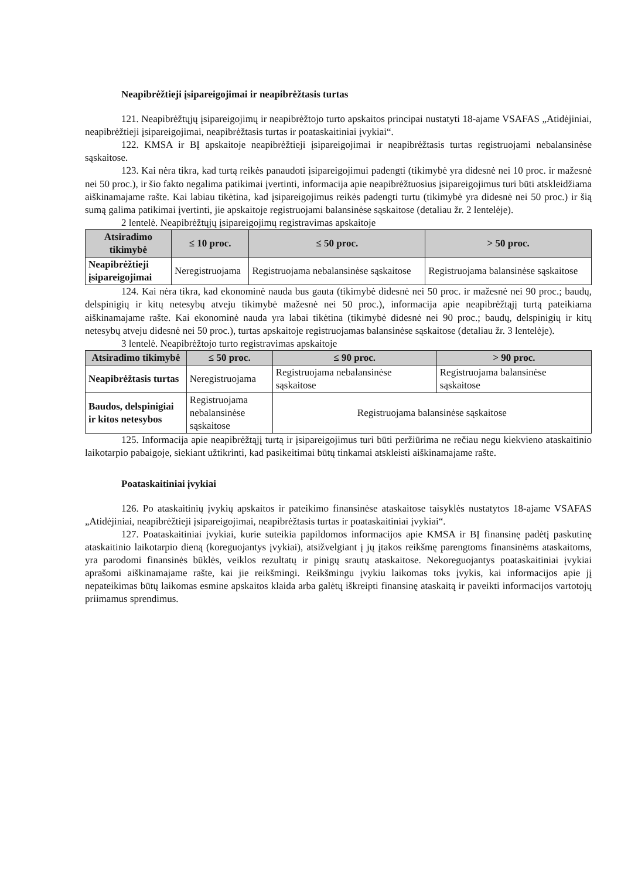Neapibrėžtieji įsipareigojimai ir neapibrėžtasis turtas
121. Neapibrėžtųjų įsipareigojimų ir neapibrėžtojo turto apskaitos principai nustatyti 18-ajame VSAFAS „Atidėjiniai, neapibrėžtieji įsipareigojimai, neapibrėžtasis turtas ir poataskaitiniai įvykiai“.
122. KMSA ir BĮ apskaitoje neapibrėžtieji įsipareigojimai ir neapibrėžtasis turtas registruojami nebalansinėse sąskaitose.
123. Kai nėra tikra, kad turtą reikės panaudoti įsipareigojimui padengti (tikimybė yra didesnė nei 10 proc. ir mažesnė nei 50 proc.), ir šio fakto negalima patikimai įvertinti, informacija apie neapibrėžtuosius įsipareigojimus turi būti atskleidžiama aiškinamajame rašte. Kai labiau tikėtina, kad įsipareigojimus reikės padengti turtu (tikimybė yra didesnė nei 50 proc.) ir šią sumą galima patikimai įvertinti, jie apskaitoje registruojami balansinėse sąskaitose (detaliau žr. 2 lentelėje).
2 lentelė. Neapibrėžtųjų įsipareigojimų registravimas apskaitoje
| Atsiradimo tikimybė | ≤ 10 proc. | ≤ 50 proc. | > 50 proc. |
| --- | --- | --- | --- |
| Neapibrėžtieji įsipareigojimai | Neregistruojama | Registruojama nebalansinėse sąskaitose | Registruojama balansinėse sąskaitose |
124. Kai nėra tikra, kad ekonominė nauda bus gauta (tikimybė didesnė nei 50 proc. ir mažesnė nei 90 proc.; baudų, delspinigių ir kitų netesybų atveju tikimybė mažesnė nei 50 proc.), informacija apie neapibrėžtąjį turtą pateikiama aiškinamajame rašte. Kai ekonominė nauda yra labai tikėtina (tikimybė didesnė nei 90 proc.; baudų, delspinigių ir kitų netesybų atveju didesnė nei 50 proc.), turtas apskaitoje registruojamas balansinėse sąskaitose (detaliau žr. 3 lentelėje).
3 lentelė. Neapibrėžtojo turto registravimas apskaitoje
| Atsiradimo tikimybė | ≤ 50 proc. | ≤ 90 proc. | > 90 proc. |
| --- | --- | --- | --- |
| Neapibrėžtasis turtas | Neregistruojama | Registruojama nebalansinėse sąskaitose | Registruojama balansinėse sąskaitose |
| Baudos, delspinigiai ir kitos netesybos | Registruojama nebalansinėse sąskaitose | Registruojama balansinėse sąskaitose | |
125. Informacija apie neapibrėžtąjį turtą ir įsipareigojimus turi būti peržiūrima ne rečiau negu kiekvieno ataskaitinio laikotarpio pabaigoje, siekiant užtikrinti, kad pasikeitimai būtų tinkamai atskleisti aiškinamajame rašte.
Poataskaitiniai įvykiai
126. Po ataskaitinių įvykių apskaitos ir pateikimo finansinėse ataskaitose taisyklės nustatytos 18-ajame VSAFAS „Atidėjiniai, neapibrėžtieji įsipareigojimai, neapibrėžtasis turtas ir poataskaitiniai įvykiai“.
127. Poataskaitiniai įvykiai, kurie suteikia papildomos informacijos apie KMSA ir BĮ finansinę padėtį paskutinę ataskaitinio laikotarpio dieną (koreguojantys įvykiai), atsižvelgiant į jų įtakos reikšmę parengtoms finansinėms ataskaitoms, yra parodomi finansinės būklės, veiklos rezultatų ir pinigų srautų ataskaitose. Nekoreguojantys poataskaitiniai įvykiai aprašomi aiškinamajame rašte, kai jie reikšmingi. Reikšmingu įvykiu laikomas toks įvykis, kai informacijos apie jį nepateikimas būtų laikomas esmine apskaitos klaida arba galėtų iškreipti finansinę ataskaitą ir paveikti informacijos vartotojų priimamus sprendimus.